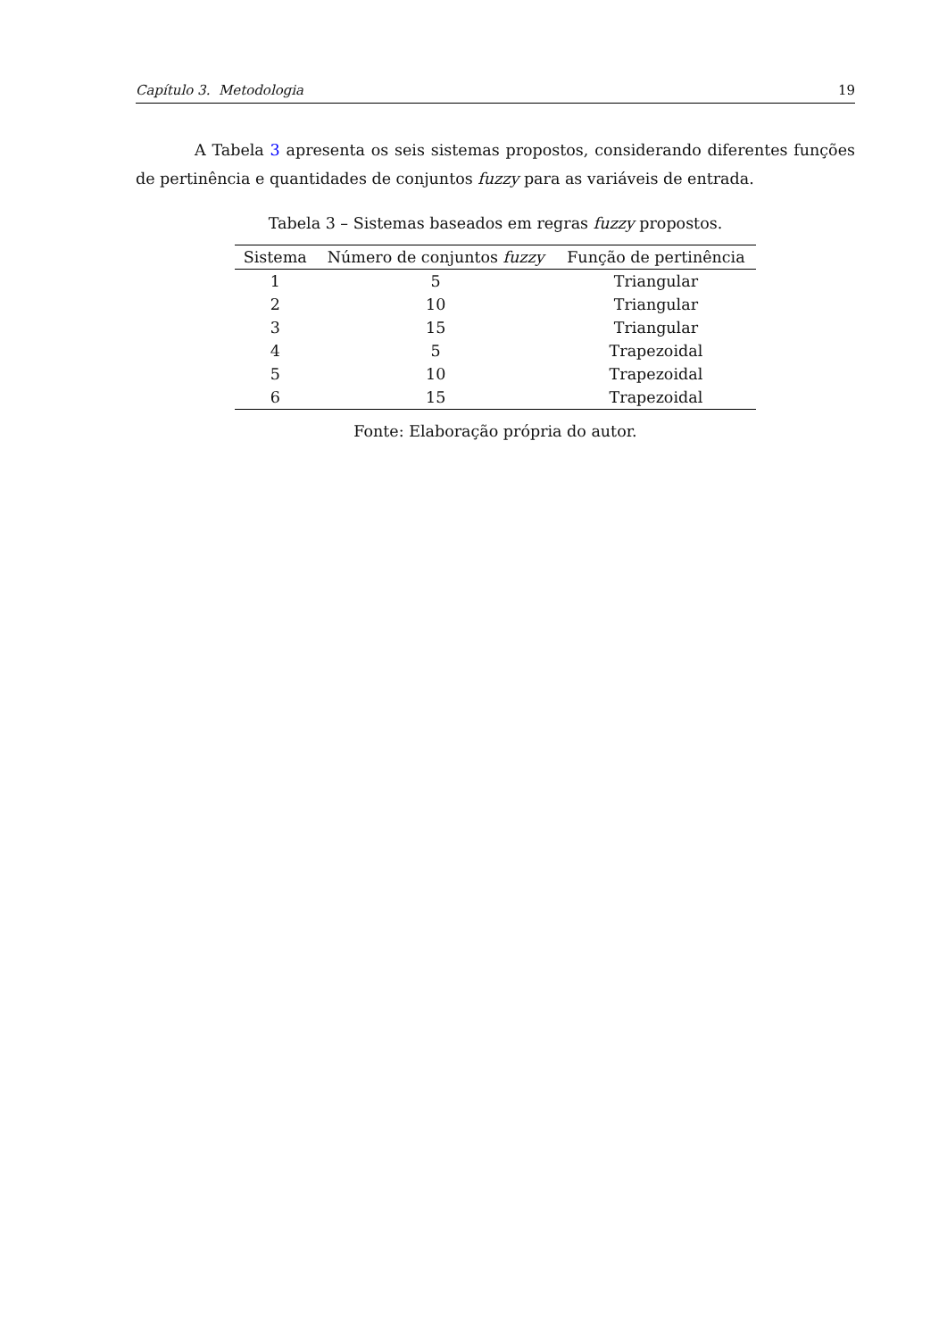Capítulo 3. Metodologia 19
A Tabela 3 apresenta os seis sistemas propostos, considerando diferentes funções de pertinência e quantidades de conjuntos fuzzy para as variáveis de entrada.
Tabela 3 – Sistemas baseados em regras fuzzy propostos.
| Sistema | Número de conjuntos fuzzy | Função de pertinência |
| --- | --- | --- |
| 1 | 5 | Triangular |
| 2 | 10 | Triangular |
| 3 | 15 | Triangular |
| 4 | 5 | Trapezoidal |
| 5 | 10 | Trapezoidal |
| 6 | 15 | Trapezoidal |
Fonte: Elaboração própria do autor.